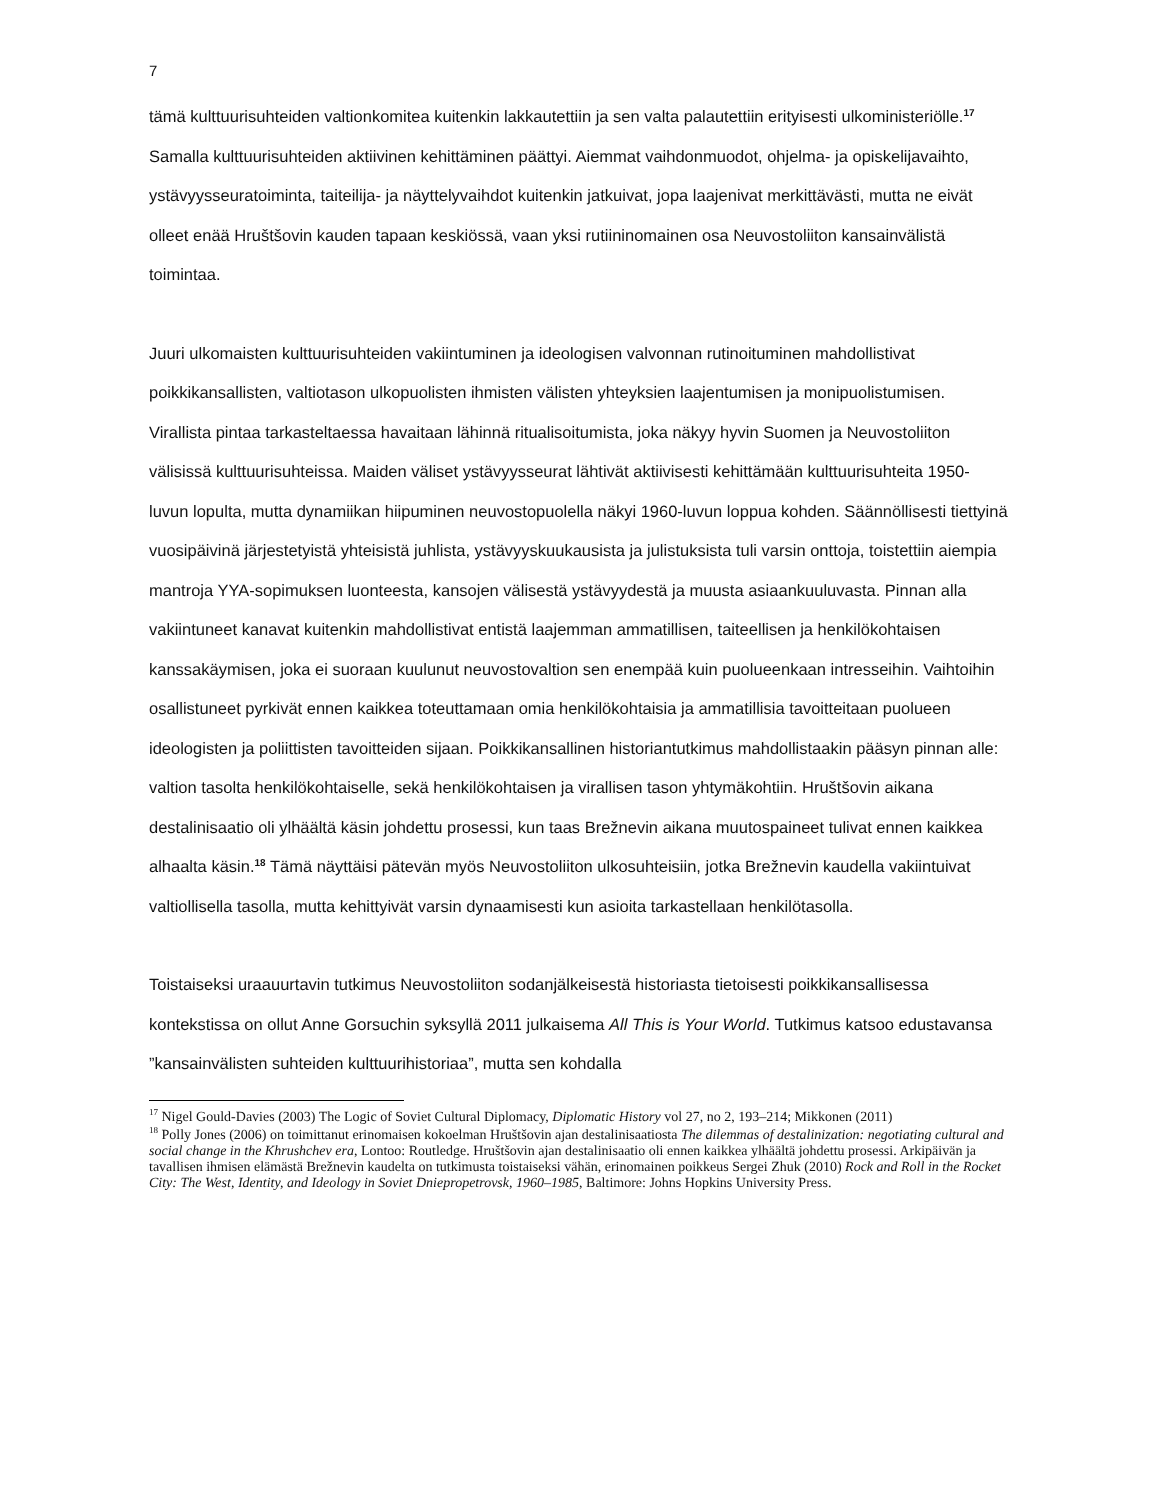7
tämä kulttuurisuhteiden valtionkomitea kuitenkin lakkautettiin ja sen valta palautettiin erityisesti ulkoministeriölle.<sup>17</sup> Samalla kulttuurisuhteiden aktiivinen kehittäminen päättyi. Aiemmat vaihdonmuodot, ohjelma- ja opiskelijavaihto, ystävyysseuratoiminta, taiteilija- ja näyttelyvaihdot kuitenkin jatkuivat, jopa laajenivat merkittävästi, mutta ne eivät olleet enää Hruštšovin kauden tapaan keskiössä, vaan yksi rutiininomainen osa Neuvostoliiton kansainvälistä toimintaa.
Juuri ulkomaisten kulttuurisuhteiden vakiintuminen ja ideologisen valvonnan rutinoituminen mahdollistivat poikkikansallisten, valtiotason ulkopuolisten ihmisten välisten yhteyksien laajentumisen ja monipuolistumisen. Virallista pintaa tarkasteltaessa havaitaan lähinnä ritualisoitumista, joka näkyy hyvin Suomen ja Neuvostoliiton välisissä kulttuurisuhteissa. Maiden väliset ystävyysseurat lähtivät aktiivisesti kehittämään kulttuurisuhteita 1950-luvun lopulta, mutta dynamiikan hiipuminen neuvostopuolella näkyi 1960-luvun loppua kohden. Säännöllisesti tiettyinä vuosipäivinä järjestetyistä yhteisistä juhlista, ystävyyskuukausista ja julistuksista tuli varsin onttoja, toistettiin aiempia mantroja YYA-sopimuksen luonteesta, kansojen välisestä ystävyydestä ja muusta asiaankuuluvasta. Pinnan alla vakiintuneet kanavat kuitenkin mahdollistivat entistä laajemman ammatillisen, taiteellisen ja henkilökohtaisen kanssakäymisen, joka ei suoraan kuulunut neuvostovaltion sen enempää kuin puolueenkaan intresseihin. Vaihtoihin osallistuneet pyrkivät ennen kaikkea toteuttamaan omia henkilökohtaisia ja ammatillisia tavoitteitaan puolueen ideologisten ja poliittisten tavoitteiden sijaan. Poikkikansallinen historiantutkimus mahdollistaakin pääsyn pinnan alle: valtion tasolta henkilökohtaiselle, sekä henkilökohtaisen ja virallisen tason yhtymäkohtiin. Hruštšovin aikana destalinisaatio oli ylhäältä käsin johdettu prosessi, kun taas Brežnevin aikana muutospaineet tulivat ennen kaikkea alhaalta käsin.<sup>18</sup> Tämä näyttäisi pätevän myös Neuvostoliiton ulkosuhteisiin, jotka Brežnevin kaudella vakiintuivat valtiollisella tasolla, mutta kehittyivät varsin dynaamisesti kun asioita tarkastellaan henkilötasolla.
Toistaiseksi uraauurtavin tutkimus Neuvostoliiton sodanjälkeisestä historiasta tietoisesti poikkikansallisessa kontekstissa on ollut Anne Gorsuchin syksyllä 2011 julkaisema All This is Your World. Tutkimus katsoo edustavansa ”kansainvälisten suhteiden kulttuurihistoriaa”, mutta sen kohdalla
<sup>17</sup> Nigel Gould-Davies (2003) The Logic of Soviet Cultural Diplomacy, Diplomatic History vol 27, no 2, 193–214; Mikkonen (2011)
<sup>18</sup> Polly Jones (2006) on toimittanut erinomaisen kokoelman Hruštšovin ajan destalinisaatiosta The dilemmas of destalinization: negotiating cultural and social change in the Khrushchev era, Lontoo: Routledge. Hruštšovin ajan destalinisaatio oli ennen kaikkea ylhäältä johdettu prosessi. Arkipäivän ja tavallisen ihmisen elämästä Brežnevin kaudelta on tutkimusta toistaiseksi vähän, erinomainen poikkeus Sergei Zhuk (2010) Rock and Roll in the Rocket City: The West, Identity, and Ideology in Soviet Dniepropetrovsk, 1960–1985, Baltimore: Johns Hopkins University Press.